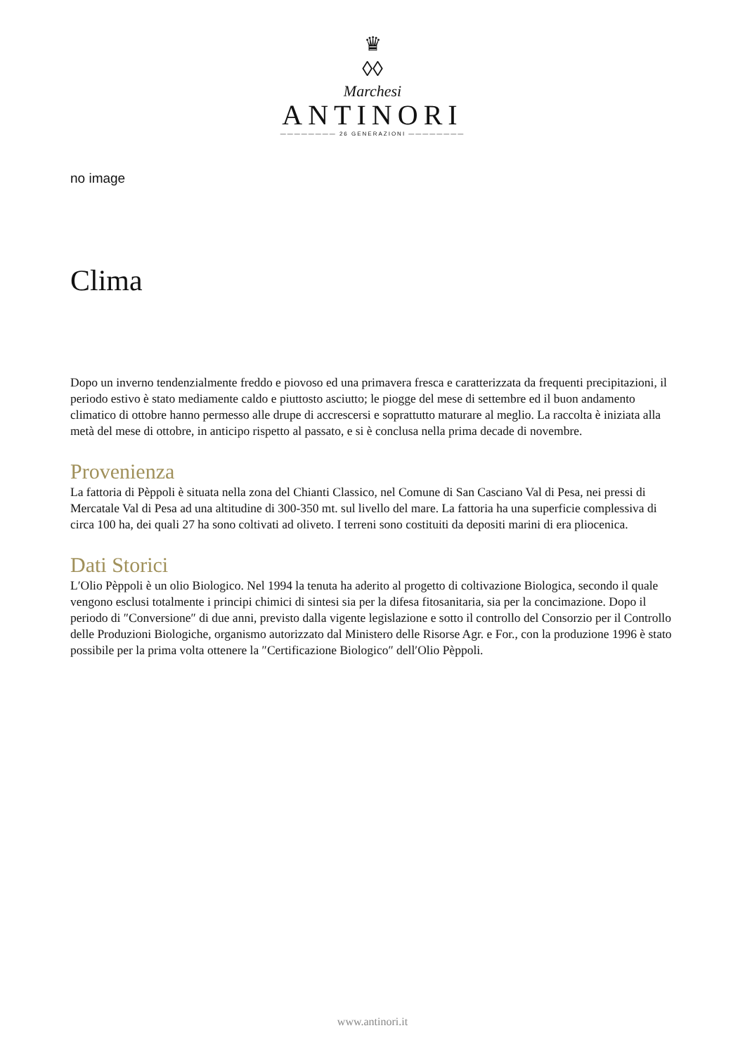♛
◊◊
Marchesi
ANTINORI
———————— 26 GENERAZIONI ————————
no image
Clima
Dopo un inverno tendenzialmente freddo e piovoso ed una primavera fresca e caratterizzata da frequenti precipitazioni, il periodo estivo è stato mediamente caldo e piuttosto asciutto; le piogge del mese di settembre ed il buon andamento climatico di ottobre hanno permesso alle drupe di accrescersi e soprattutto maturare al meglio. La raccolta è iniziata alla metà del mese di ottobre, in anticipo rispetto al passato, e si è conclusa nella prima decade di novembre.
Provenienza
La fattoria di Pèppoli è situata nella zona del Chianti Classico, nel Comune di San Casciano Val di Pesa, nei pressi di Mercatale Val di Pesa ad una altitudine di 300-350 mt. sul livello del mare. La fattoria ha una superficie complessiva di circa 100 ha, dei quali 27 ha sono coltivati ad oliveto. I terreni sono costituiti da depositi marini di era pliocenica.
Dati Storici
L′Olio Pèppoli è un olio Biologico. Nel 1994 la tenuta ha aderito al progetto di coltivazione Biologica, secondo il quale vengono esclusi totalmente i principi chimici di sintesi sia per la difesa fitosanitaria, sia per la concimazione. Dopo il periodo di ″Conversione″ di due anni, previsto dalla vigente legislazione e sotto il controllo del Consorzio per il Controllo delle Produzioni Biologiche, organismo autorizzato dal Ministero delle Risorse Agr. e For., con la produzione 1996 è stato possibile per la prima volta ottenere la ″Certificazione Biologico″ dell′Olio Pèppoli.
www.antinori.it